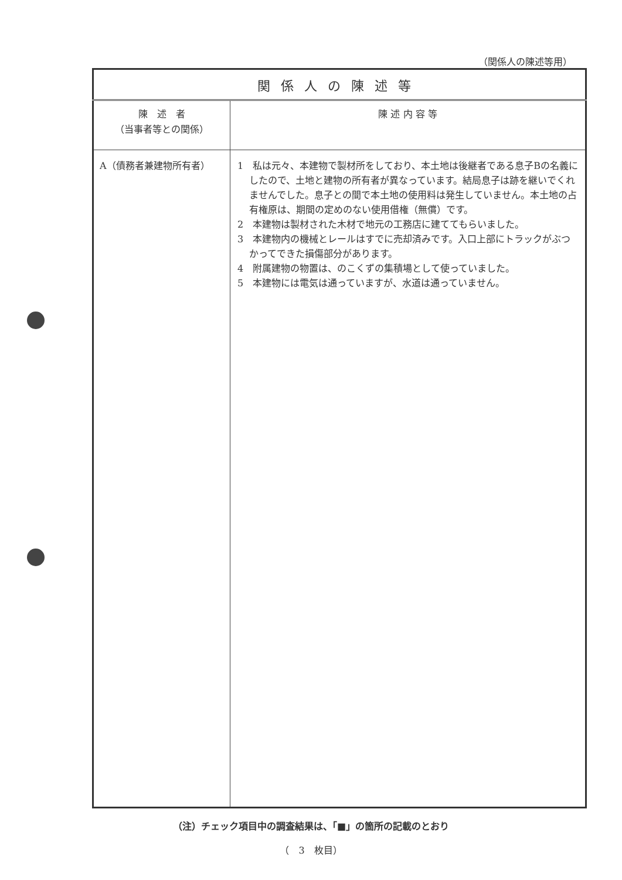（関係人の陳述等用）
| 関係人の陳述等 | |
| --- | --- |
| 陳 述 者 （当事者等との関係） | 陳 述 内 容 等 |
| A（債務者兼建物所有者） | 1 私は元々、本建物で製材所をしており、本土地は後継者である息子Bの名義にしたので、土地と建物の所有者が異なっています。結局息子は跡を継いでくれませんでした。息子との間で本土地の使用料は発生していません。本土地の占有権原は、期間の定めのない使用借権（無償）です。 2 本建物は製材された木材で地元の工務店に建ててもらいました。 3 本建物内の機械とレールはすでに売却済みです。入口上部にトラックがぶつかってできた損傷部分があります。 4 附属建物の物置は、のこくずの集積場として使っていました。 5 本建物には電気は通っていますが、水道は通っていません。 |
（注）チェック項目中の調査結果は、「■」の箇所の記載のとおり
（　3　枚目）